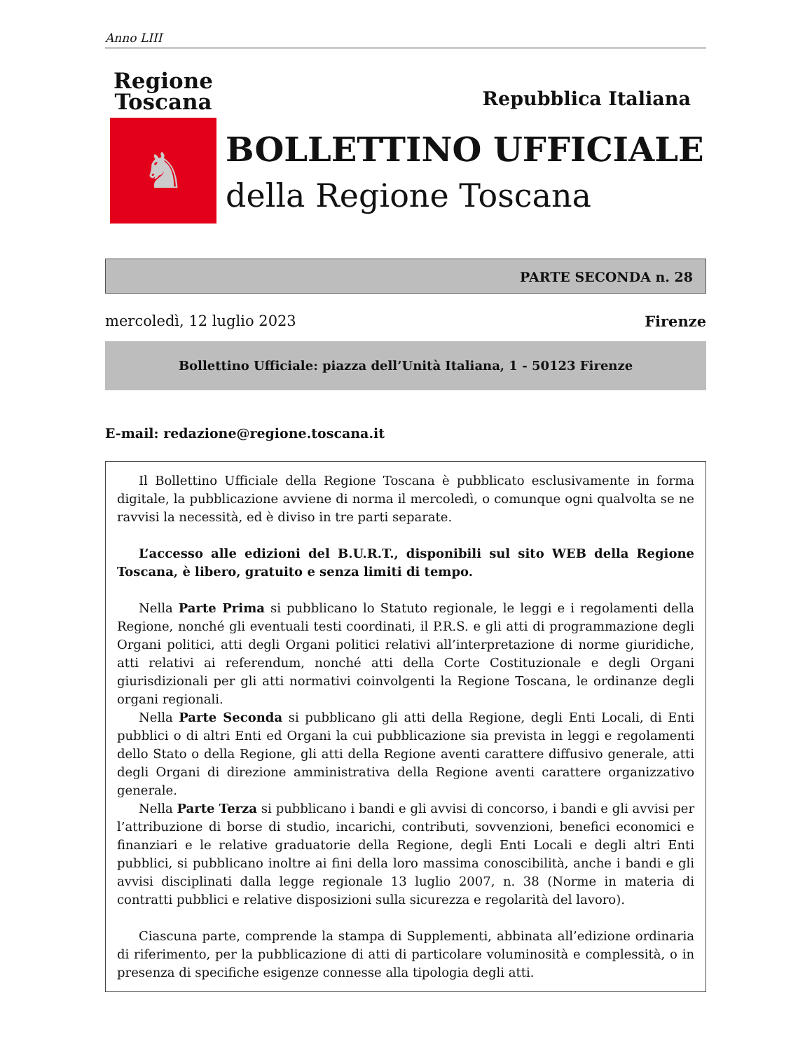Anno LIII
Regione
Toscana
♞
Repubblica Italiana
BOLLETTINO UFFICIALE
della Regione Toscana
PARTE SECONDA n. 28
mercoledì, 12 luglio 2023 Firenze
Bollettino Ufficiale: piazza dell’Unità Italiana, 1 - 50123 Firenze
E-mail: redazione@regione.toscana.it
Il Bollettino Ufficiale della Regione Toscana è pubblicato esclusivamente in forma digitale, la pubblicazione avviene di norma il mercoledì, o comunque ogni qualvolta se ne ravvisi la necessità, ed è diviso in tre parti separate.
L’accesso alle edizioni del B.U.R.T., disponibili sul sito WEB della Regione Toscana, è libero, gratuito e senza limiti di tempo.
Nella Parte Prima si pubblicano lo Statuto regionale, le leggi e i regolamenti della Regione, nonché gli eventuali testi coordinati, il P.R.S. e gli atti di programmazione degli Organi politici, atti degli Organi politici relativi all’interpretazione di norme giuridiche, atti relativi ai referendum, nonché atti della Corte Costituzionale e degli Organi giurisdizionali per gli atti normativi coinvolgenti la Regione Toscana, le ordinanze degli organi regionali.
Nella Parte Seconda si pubblicano gli atti della Regione, degli Enti Locali, di Enti pubblici o di altri Enti ed Organi la cui pubblicazione sia prevista in leggi e regolamenti dello Stato o della Regione, gli atti della Regione aventi carattere diffusivo generale, atti degli Organi di direzione amministrativa della Regione aventi carattere organizzativo generale.
Nella Parte Terza si pubblicano i bandi e gli avvisi di concorso, i bandi e gli avvisi per l’attribuzione di borse di studio, incarichi, contributi, sovvenzioni, benefici economici e finanziari e le relative graduatorie della Regione, degli Enti Locali e degli altri Enti pubblici, si pubblicano inoltre ai fini della loro massima conoscibilità, anche i bandi e gli avvisi disciplinati dalla legge regionale 13 luglio 2007, n. 38 (Norme in materia di contratti pubblici e relative disposizioni sulla sicurezza e regolarità del lavoro).
Ciascuna parte, comprende la stampa di Supplementi, abbinata all’edizione ordinaria di riferimento, per la pubblicazione di atti di particolare voluminosità e complessità, o in presenza di specifiche esigenze connesse alla tipologia degli atti.